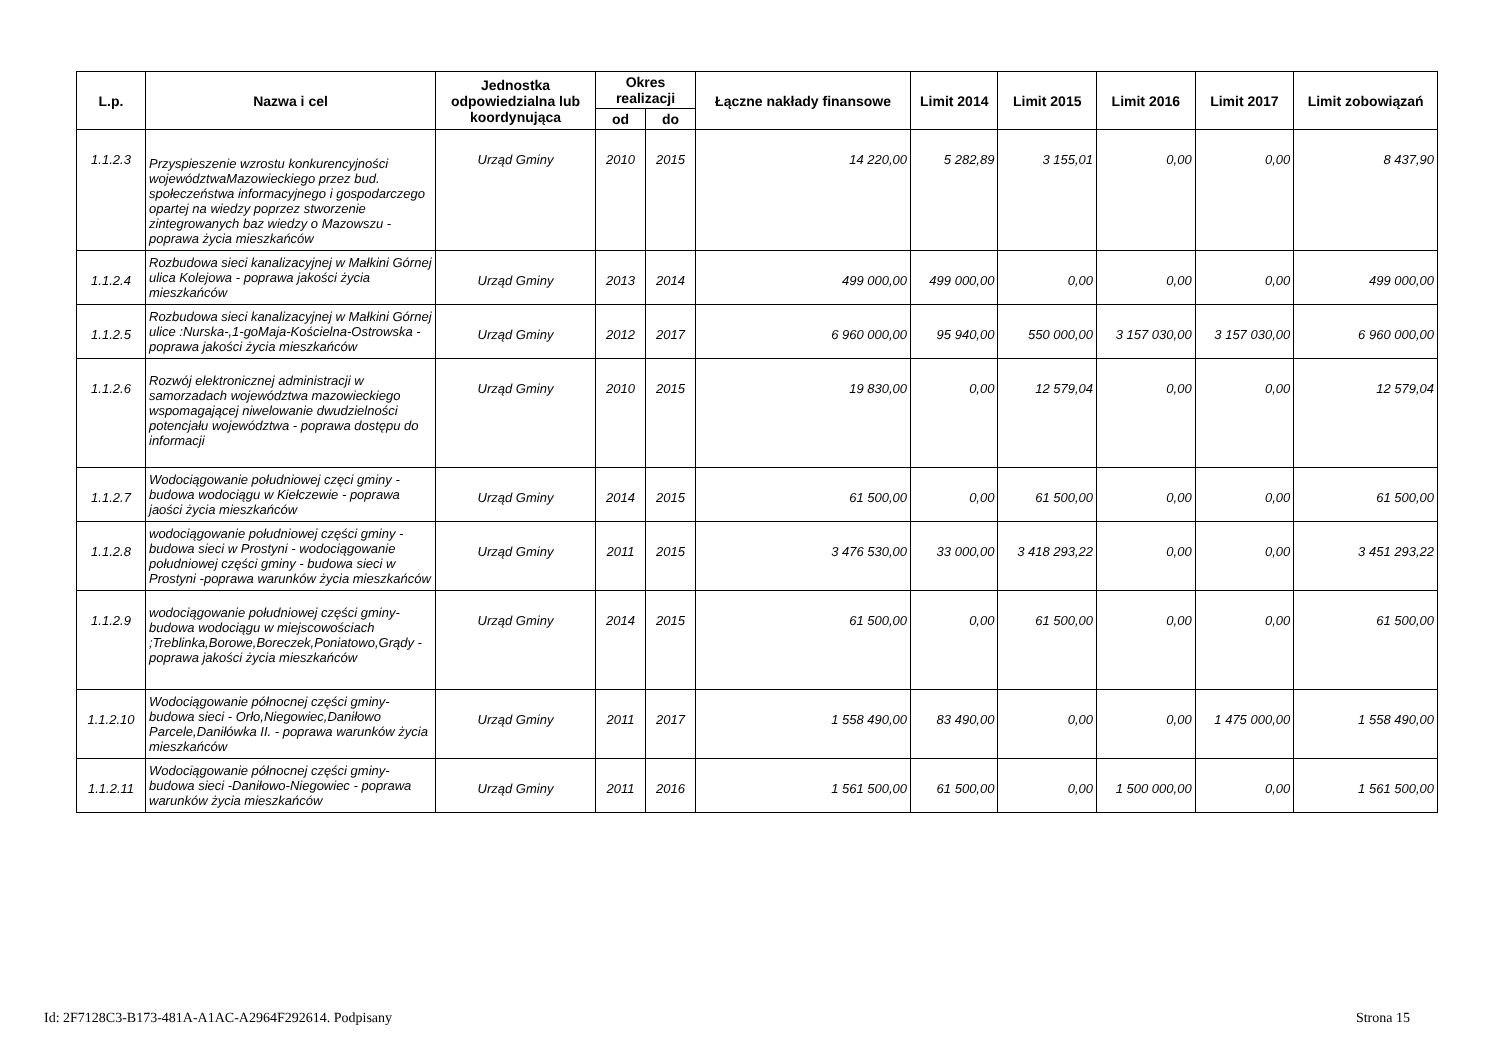| L.p. | Nazwa i cel | Jednostka odpowiedzialna lub koordynująca | Okres realizacji | | Łączne nakłady finansowe | Limit 2014 | Limit 2015 | Limit 2016 | Limit 2017 | Limit zobowiązań |
| --- | --- | --- | --- | --- | --- | --- | --- | --- | --- | --- |
| | | | od | do | | | | | | |
| 1.1.2.3 | Przyspieszenie wzrostu konkurencyjności województwaMazowieckiego przez bud. społeczeństwa informacyjnego i gospodarczego opartej na wiedzy poprzez stworzenie zintegrowanych baz wiedzy o Mazowszu - poprawa życia mieszkańców | Urząd Gminy | 2010 | 2015 | 14 220,00 | 5 282,89 | 3 155,01 | 0,00 | 0,00 | 8 437,90 |
| 1.1.2.4 | Rozbudowa sieci kanalizacyjnej w Małkini Górnej ulica Kolejowa - poprawa jakości życia mieszkańców | Urząd Gminy | 2013 | 2014 | 499 000,00 | 499 000,00 | 0,00 | 0,00 | 0,00 | 499 000,00 |
| 1.1.2.5 | Rozbudowa sieci kanalizacyjnej w Małkini Górnej ulice :Nurska-,1-goMaja-Kościelna-Ostrowska - poprawa jakości życia mieszkańców | Urząd Gminy | 2012 | 2017 | 6 960 000,00 | 95 940,00 | 550 000,00 | 3 157 030,00 | 3 157 030,00 | 6 960 000,00 |
| 1.1.2.6 | Rozwój elektronicznej administracji w samorzadach województwa mazowieckiego wspomagającej niwelowanie dwudzielności potencjału województwa - poprawa dostępu do informacji | Urząd Gminy | 2010 | 2015 | 19 830,00 | 0,00 | 12 579,04 | 0,00 | 0,00 | 12 579,04 |
| 1.1.2.7 | Wodociągowanie południowej częci gminy - budowa wodociągu w Kiełczewie - poprawa jaości życia mieszkańców | Urząd Gminy | 2014 | 2015 | 61 500,00 | 0,00 | 61 500,00 | 0,00 | 0,00 | 61 500,00 |
| 1.1.2.8 | wodociągowanie południowej części gminy - budowa sieci w Prostyni - wodociągowanie południowej części gminy - budowa sieci w Prostyni -poprawa warunków życia mieszkańców | Urząd Gminy | 2011 | 2015 | 3 476 530,00 | 33 000,00 | 3 418 293,22 | 0,00 | 0,00 | 3 451 293,22 |
| 1.1.2.9 | wodociągowanie południowej części gminy-budowa wodociągu w miejscowościach ;Treblinka,Borowe,Boreczek,Poniatowo,Grądy - poprawa jakości życia mieszkańców | Urząd Gminy | 2014 | 2015 | 61 500,00 | 0,00 | 61 500,00 | 0,00 | 0,00 | 61 500,00 |
| 1.1.2.10 | Wodociągowanie północnej części gminy-budowa sieci - Orło,Niegowiec,Daniłowo Parcele,Daniłówka II. - poprawa warunków życia mieszkańców | Urząd Gminy | 2011 | 2017 | 1 558 490,00 | 83 490,00 | 0,00 | 0,00 | 1 475 000,00 | 1 558 490,00 |
| 1.1.2.11 | Wodociągowanie północnej części gminy-budowa sieci -Daniłowo-Niegowiec - poprawa warunków życia mieszkańców | Urząd Gminy | 2011 | 2016 | 1 561 500,00 | 61 500,00 | 0,00 | 1 500 000,00 | 0,00 | 1 561 500,00 |
Id: 2F7128C3-B173-481A-A1AC-A2964F292614. Podpisany Strona 15